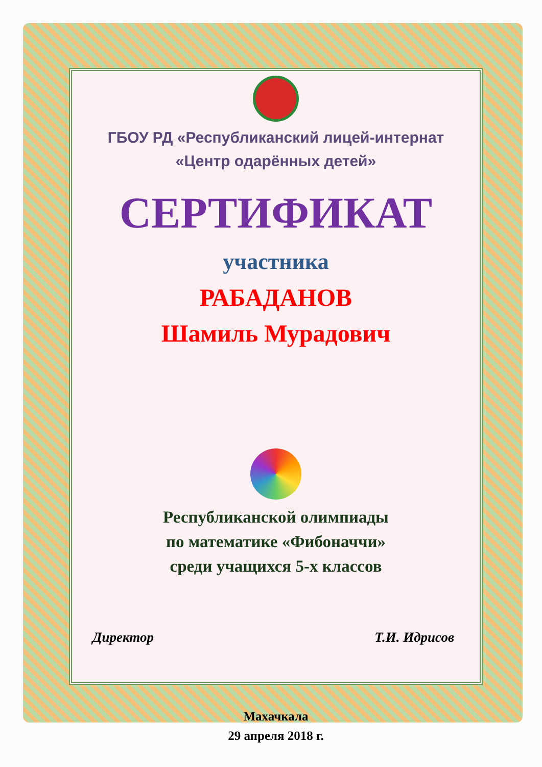ГБОУ РД «Республиканский лицей-интернат
«Центр одарённых детей»
СЕРТИФИКАТ
участника
РАБАДАНОВ
Шамиль Мурадович
Республиканской олимпиады
по математике «Фибоначчи»
среди учащихся 5-х классов
Директор Т.И. Идрисов
Махачкала
29 апреля 2018 г.